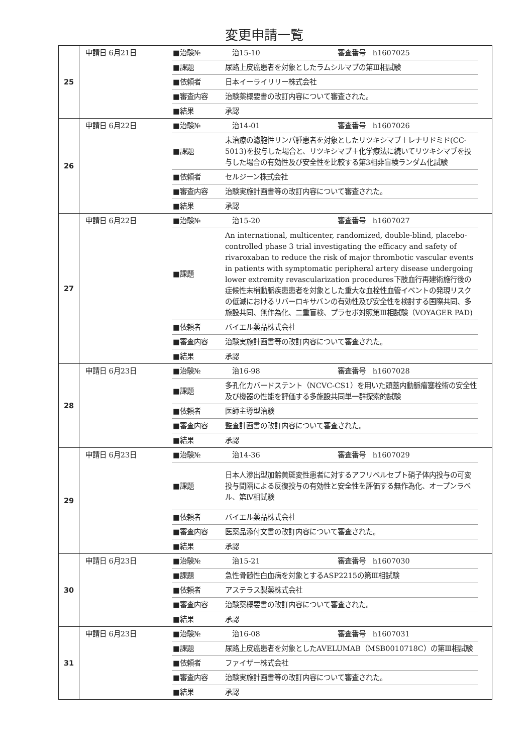変更申請一覧
| 25 | 申請日 6月21日 | / ■治験№ / 治15-10 審査番号 h1607025 / / ■課題 / 尿路上皮癌患者を対象としたラムシルマブの第Ⅲ相試験 / / ■依頼者 / 日本イーライリリー株式会社 / / ■審査内容 / 治験薬概要書の改訂内容について審査された。 / / ■結果 / 承認 / |
| 26 | 申請日 6月22日 | / ■治験№ / 治14-01 審査番号 h1607026 / / ■課題 / 未治療の濾胞性リンパ腫患者を対象としたリツキシマブ＋レナリドミド(CC-5013)を投与した場合と、リツキシマブ＋化学療法に続いてリツキシマブを投与した場合の有効性及び安全性を比較する第3相非盲検ランダム化試験 / / ■依頼者 / セルジーン株式会社 / / ■審査内容 / 治験実施計画書等の改訂内容について審査された。 / / ■結果 / 承認 / |
| 27 | 申請日 6月22日 | / ■治験№ / 治15-20 審査番号 h1607027 / / ■課題 / An international, multicenter, randomized, double-blind, placebo-controlled phase 3 trial investigating the efficacy and safety of rivaroxaban to reduce the risk of major thrombotic vascular events in patients with symptomatic peripheral artery disease undergoing lower extremity revascularization procedures下肢血行再建術施行後の症候性末梢動脈疾患患者を対象とした重大な血栓性血管イベントの発現リスクの低減におけるリバーロキサバンの有効性及び安全性を検討する国際共同、多施設共同、無作為化、二重盲検、プラセボ対照第Ⅲ相試験（VOYAGER PAD) / / ■依頼者 / バイエル薬品株式会社 / / ■審査内容 / 治験実施計画書等の改訂内容について審査された。 / / ■結果 / 承認 / |
| 28 | 申請日 6月23日 | / ■治験№ / 治16-98 審査番号 h1607028 / / ■課題 / 多孔化カバードステント（NCVC-CS1）を用いた頭蓋内動脈瘤塞栓術の安全性及び機器の性能を評価する多施設共同単一群探索的試験 / / ■依頼者 / 医師主導型治験 / / ■審査内容 / 監査計画書の改訂内容について審査された。 / / ■結果 / 承認 / |
| 29 | 申請日 6月23日 | / ■治験№ / 治14-36 審査番号 h1607029 / / ■課題 / 日本人滲出型加齢黄斑変性患者に対するアフリベルセプト硝子体内投与の可変投与間隔による反復投与の有効性と安全性を評価する無作為化、オープンラベル、第Ⅳ相試験 / / ■依頼者 / バイエル薬品株式会社 / / ■審査内容 / 医薬品添付文書の改訂内容について審査された。 / / ■結果 / 承認 / |
| 30 | 申請日 6月23日 | / ■治験№ / 治15-21 審査番号 h1607030 / / ■課題 / 急性骨髄性白血病を対象とするASP2215の第Ⅲ相試験 / / ■依頼者 / アステラス製薬株式会社 / / ■審査内容 / 治験薬概要書の改訂内容について審査された。 / / ■結果 / 承認 / |
| 31 | 申請日 6月23日 | / ■治験№ / 治16-08 審査番号 h1607031 / / ■課題 / 尿路上皮癌患者を対象としたAVELUMAB（MSB0010718C）の第Ⅲ相試験 / / ■依頼者 / ファイザー株式会社 / / ■審査内容 / 治験実施計画書等の改訂内容について審査された。 / / ■結果 / 承認 / |